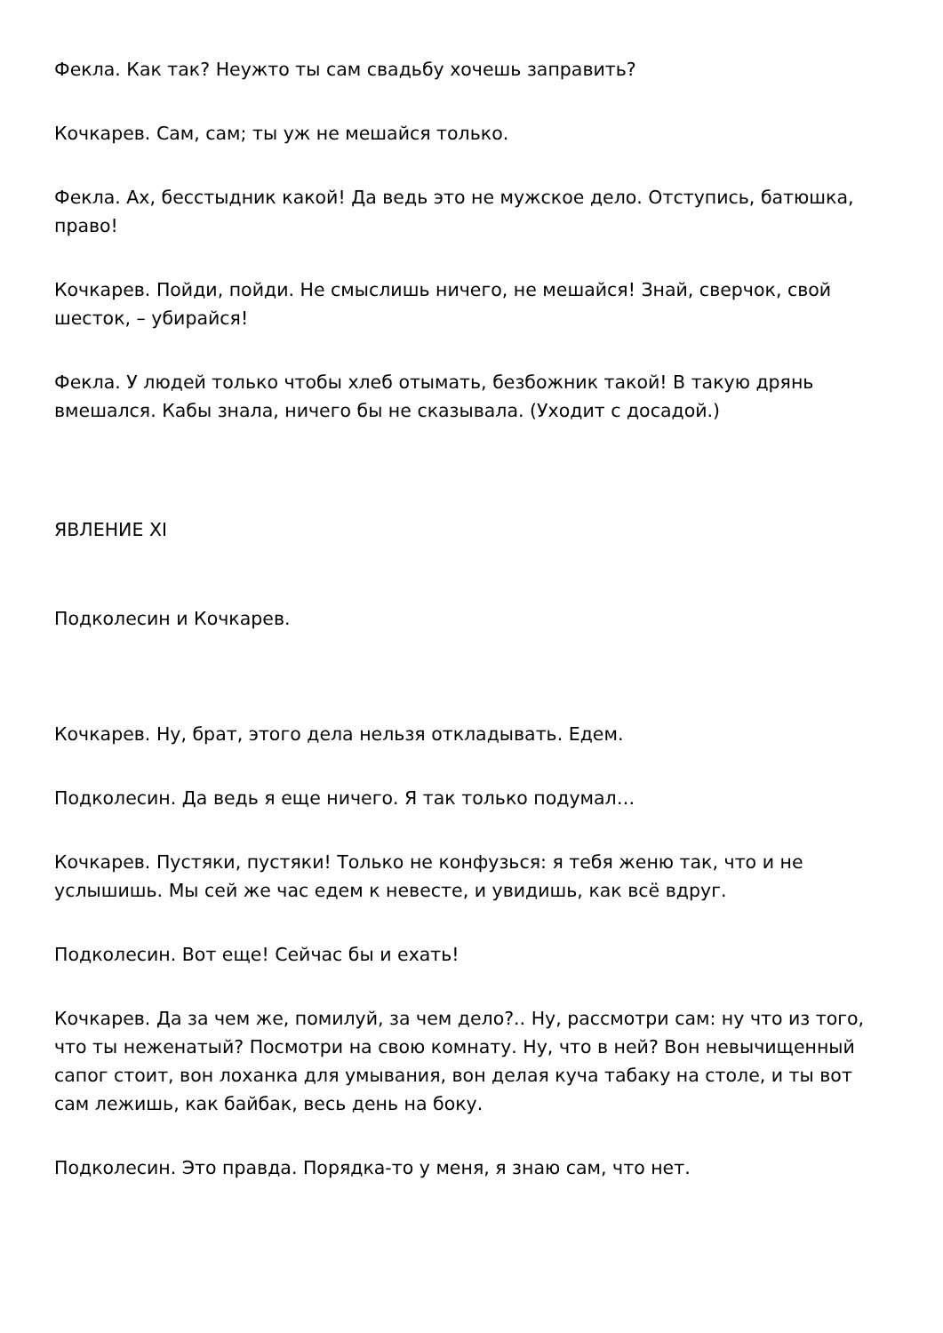Фекла. Как так? Неужто ты сам свадьбу хочешь заправить?
Кочкарев. Сам, сам; ты уж не мешайся только.
Фекла. Ах, бесстыдник какой! Да ведь это не мужское дело. Отступись, батюшка, право!
Кочкарев. Пойди, пойди. Не смыслишь ничего, не мешайся! Знай, сверчок, свой шесток, – убирайся!
Фекла. У людей только чтобы хлеб отымать, безбожник такой! В такую дрянь вмешался. Кабы знала, ничего бы не сказывала. (Уходит с досадой.)
ЯВЛЕНИЕ XI
Подколесин и Кочкарев.
Кочкарев. Ну, брат, этого дела нельзя откладывать. Едем.
Подколесин. Да ведь я еще ничего. Я так только подумал…
Кочкарев. Пустяки, пустяки! Только не конфузься: я тебя женю так, что и не услышишь. Мы сей же час едем к невесте, и увидишь, как всё вдруг.
Подколесин. Вот еще! Сейчас бы и ехать!
Кочкарев. Да за чем же, помилуй, за чем дело?.. Ну, рассмотри сам: ну что из того, что ты неженатый? Посмотри на свою комнату. Ну, что в ней? Вон невычищенный сапог стоит, вон лоханка для умывания, вон делая куча табаку на столе, и ты вот сам лежишь, как байбак, весь день на боку.
Подколесин. Это правда. Порядка-то у меня, я знаю сам, что нет.